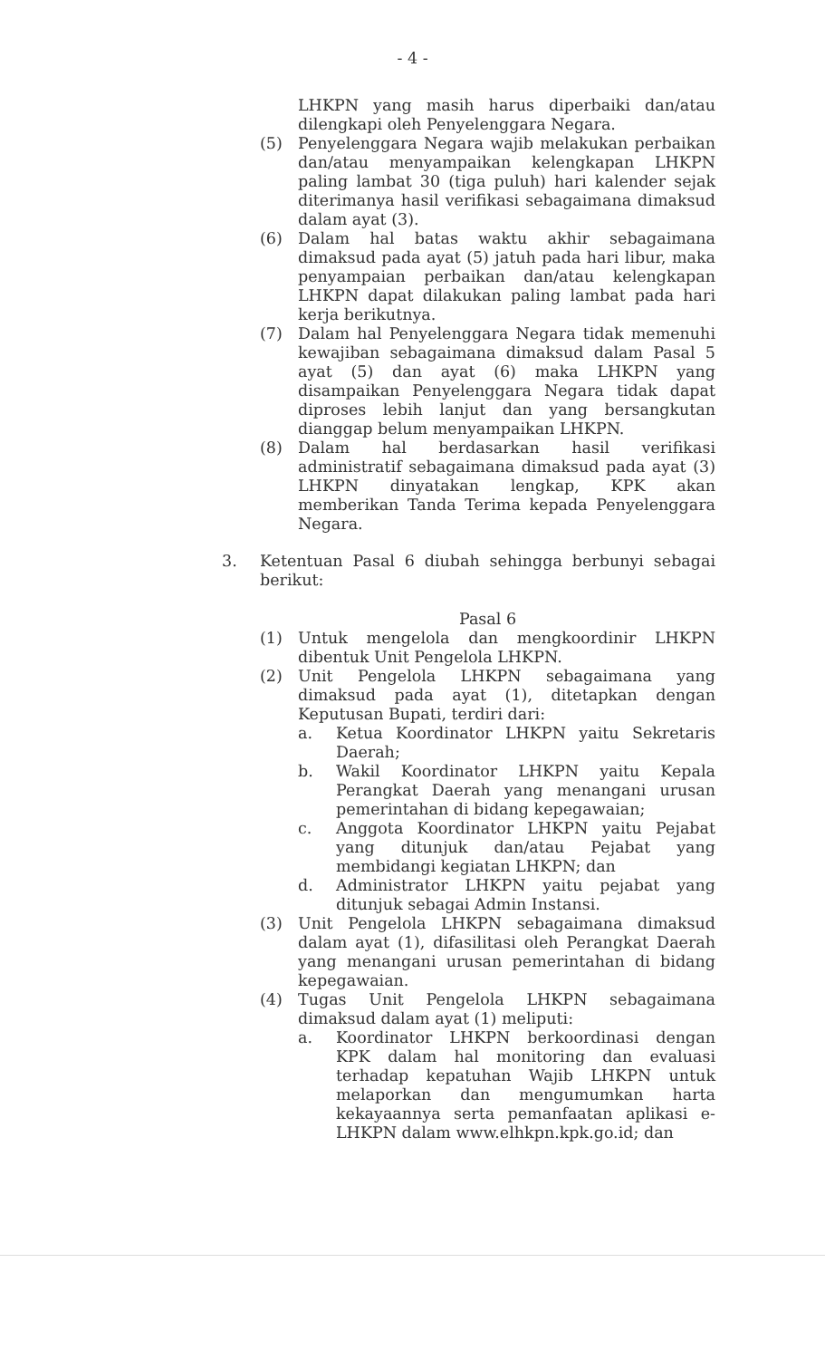- 4 -
LHKPN yang masih harus diperbaiki dan/atau dilengkapi oleh Penyelenggara Negara.
(5) Penyelenggara Negara wajib melakukan perbaikan dan/atau menyampaikan kelengkapan LHKPN paling lambat 30 (tiga puluh) hari kalender sejak diterimanya hasil verifikasi sebagaimana dimaksud dalam ayat (3).
(6) Dalam hal batas waktu akhir sebagaimana dimaksud pada ayat (5) jatuh pada hari libur, maka penyampaian perbaikan dan/atau kelengkapan LHKPN dapat dilakukan paling lambat pada hari kerja berikutnya.
(7) Dalam hal Penyelenggara Negara tidak memenuhi kewajiban sebagaimana dimaksud dalam Pasal 5 ayat (5) dan ayat (6) maka LHKPN yang disampaikan Penyelenggara Negara tidak dapat diproses lebih lanjut dan yang bersangkutan dianggap belum menyampaikan LHKPN.
(8) Dalam hal berdasarkan hasil verifikasi administratif sebagaimana dimaksud pada ayat (3) LHKPN dinyatakan lengkap, KPK akan memberikan Tanda Terima kepada Penyelenggara Negara.
3. Ketentuan Pasal 6 diubah sehingga berbunyi sebagai berikut:
Pasal 6
(1) Untuk mengelola dan mengkoordinir LHKPN dibentuk Unit Pengelola LHKPN.
(2) Unit Pengelola LHKPN sebagaimana yang dimaksud pada ayat (1), ditetapkan dengan Keputusan Bupati, terdiri dari:
a. Ketua Koordinator LHKPN yaitu Sekretaris Daerah;
b. Wakil Koordinator LHKPN yaitu Kepala Perangkat Daerah yang menangani urusan pemerintahan di bidang kepegawaian;
c. Anggota Koordinator LHKPN yaitu Pejabat yang ditunjuk dan/atau Pejabat yang membidangi kegiatan LHKPN; dan
d. Administrator LHKPN yaitu pejabat yang ditunjuk sebagai Admin Instansi.
(3) Unit Pengelola LHKPN sebagaimana dimaksud dalam ayat (1), difasilitasi oleh Perangkat Daerah yang menangani urusan pemerintahan di bidang kepegawaian.
(4) Tugas Unit Pengelola LHKPN sebagaimana dimaksud dalam ayat (1) meliputi:
a. Koordinator LHKPN berkoordinasi dengan KPK dalam hal monitoring dan evaluasi terhadap kepatuhan Wajib LHKPN untuk melaporkan dan mengumumkan harta kekayaannya serta pemanfaatan aplikasi e-LHKPN dalam www.elhkpn.kpk.go.id; dan